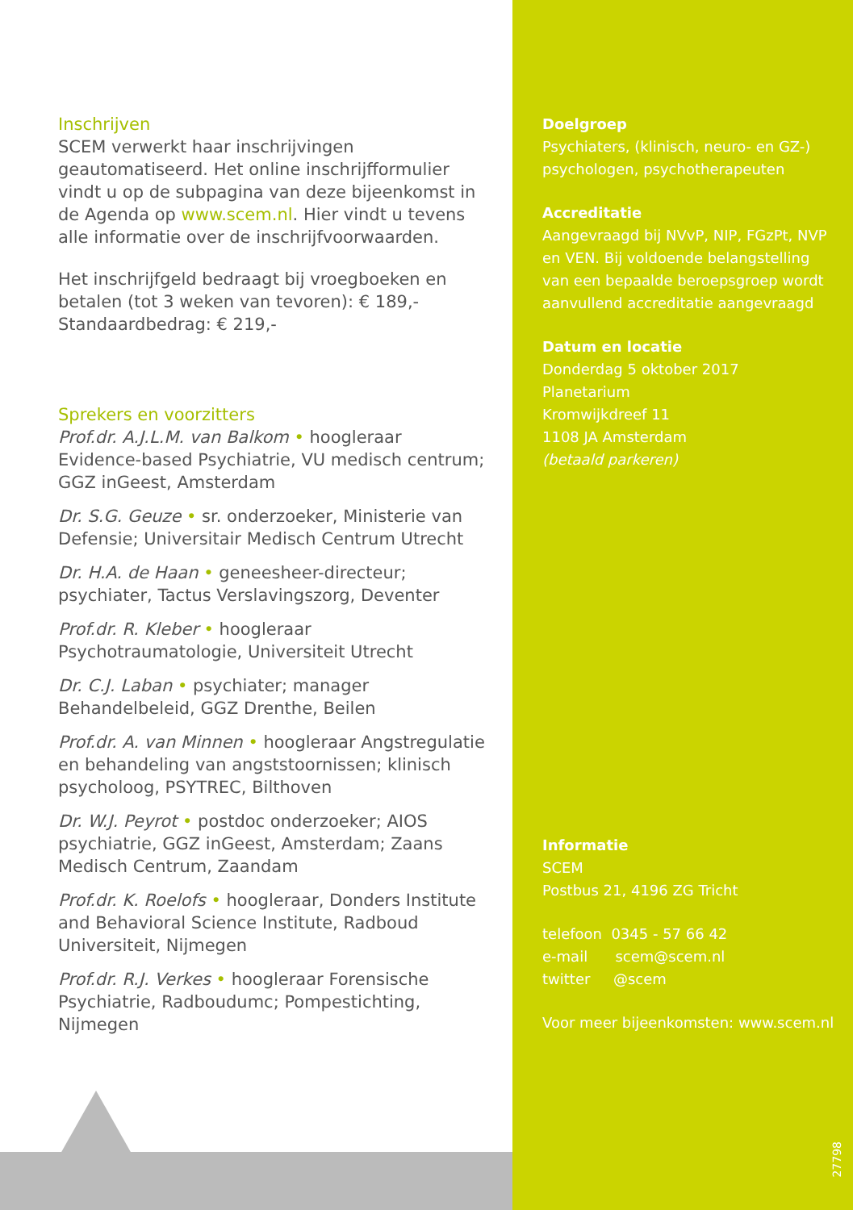Inschrijven
SCEM verwerkt haar inschrijvingen geautomatiseerd. Het online inschrijfformulier vindt u op de subpagina van deze bijeenkomst in de Agenda op www.scem.nl. Hier vindt u tevens alle informatie over de inschrijfvoorwaarden.
Het inschrijfgeld bedraagt bij vroegboeken en betalen (tot 3 weken van tevoren): € 189,-
Standaardbedrag: € 219,-
Sprekers en voorzitters
Prof.dr. A.J.L.M. van Balkom • hoogleraar Evidence-based Psychiatrie, VU medisch centrum; GGZ inGeest, Amsterdam
Dr. S.G. Geuze • sr. onderzoeker, Ministerie van Defensie; Universitair Medisch Centrum Utrecht
Dr. H.A. de Haan • geneesheer-directeur; psychiater, Tactus Verslavingszorg, Deventer
Prof.dr. R. Kleber • hoogleraar Psychotraumatologie, Universiteit Utrecht
Dr. C.J. Laban • psychiater; manager Behandelbeleid, GGZ Drenthe, Beilen
Prof.dr. A. van Minnen • hoogleraar Angstregulatie en behandeling van angststoornissen; klinisch psycholoog, PSYTREC, Bilthoven
Dr. W.J. Peyrot • postdoc onderzoeker; AIOS psychiatrie, GGZ inGeest, Amsterdam; Zaans Medisch Centrum, Zaandam
Prof.dr. K. Roelofs • hoogleraar, Donders Institute and Behavioral Science Institute, Radboud Universiteit, Nijmegen
Prof.dr. R.J. Verkes • hoogleraar Forensische Psychiatrie, Radboudumc; Pompestichting, Nijmegen
Doelgroep
Psychiaters, (klinisch, neuro- en GZ-)
psychologen, psychotherapeuten
Accreditatie
Aangevraagd bij NVvP, NIP, FGzPt, NVP
en VEN. Bij voldoende belangstelling
van een bepaalde beroepsgroep wordt
aanvullend accreditatie aangevraagd
Datum en locatie
Donderdag 5 oktober 2017
Planetarium
Kromwijkdreef 11
1108 JA Amsterdam
(betaald parkeren)
Informatie
SCEM
Postbus 21, 4196 ZG Tricht
telefoon 0345 - 57 66 42
e-mail scem@scem.nl
twitter @scem
Voor meer bijeenkomsten: www.scem.nl
27798